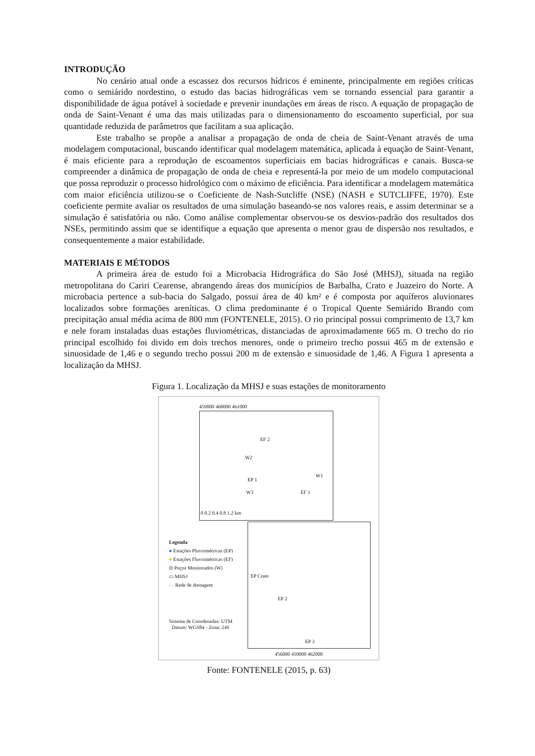INTRODUÇÃO
No cenário atual onde a escassez dos recursos hídricos é eminente, principalmente em regiões críticas como o semiárido nordestino, o estudo das bacias hidrográficas vem se tornando essencial para garantir a disponibilidade de água potável à sociedade e prevenir inundações em áreas de risco. A equação de propagação de onda de Saint-Venant é uma das mais utilizadas para o dimensionamento do escoamento superficial, por sua quantidade reduzida de parâmetros que facilitam a sua aplicação.
Este trabalho se propõe a analisar a propagação de onda de cheia de Saint-Venant através de uma modelagem computacional, buscando identificar qual modelagem matemática, aplicada à equação de Saint-Venant, é mais eficiente para a reprodução de escoamentos superficiais em bacias hidrográficas e canais. Busca-se compreender a dinâmica de propagação de onda de cheia e representá-la por meio de um modelo computacional que possa reproduzir o processo hidrológico com o máximo de eficiência. Para identificar a modelagem matemática com maior eficiência utilizou-se o Coeficiente de Nash-Sutcliffe (NSE) (NASH e SUTCLIFFE, 1970). Este coeficiente permite avaliar os resultados de uma simulação baseando-se nos valores reais, e assim determinar se a simulação é satisfatória ou não. Como análise complementar observou-se os desvios-padrão dos resultados dos NSEs, permitindo assim que se identifique a equação que apresenta o menor grau de dispersão nos resultados, e consequentemente a maior estabilidade.
MATERIAIS E MÉTODOS
A primeira área de estudo foi a Microbacia Hidrográfica do São José (MHSJ), situada na região metropolitana do Cariri Cearense, abrangendo áreas dos municípios de Barbalha, Crato e Juazeiro do Norte. A microbacia pertence a sub-bacia do Salgado, possui área de 40 km² e é composta por aquíferos aluvionares localizados sobre formações areníticas. O clima predominante é o Tropical Quente Semiárido Brando com precipitação anual média acima de 800 mm (FONTENELE, 2015). O rio principal possui comprimento de 13,7 km e nele foram instaladas duas estações fluviométricas, distanciadas de aproximadamente 665 m. O trecho do rio principal escolhido foi divido em dois trechos menores, onde o primeiro trecho possui 465 m de extensão e sinuosidade de 1,46 e o segundo trecho possui 200 m de extensão e sinuosidade de 1,46. A Figura 1 apresenta a localização da MHSJ.
Figura 1. Localização da MHSJ e suas estações de monitoramento
EF 2
W2
W1
EP 1
W3 EF 1
0 0.2 0.4 0.8 1.2 km
459000 460000 461000
Legenda
● Estações Pluviométricas (EP)
● Estações Fluviométricas (EF)
⊙ Poços Monitorados (W)
▭ MHSJ
— Rede de drenagem
EP Crato
EP 2
EP 3
Sistema de Coordenadas: UTM
Datum: WGS84 - Zona: 24S
456000 459000 462000
Fonte: FONTENELE (2015, p. 63)